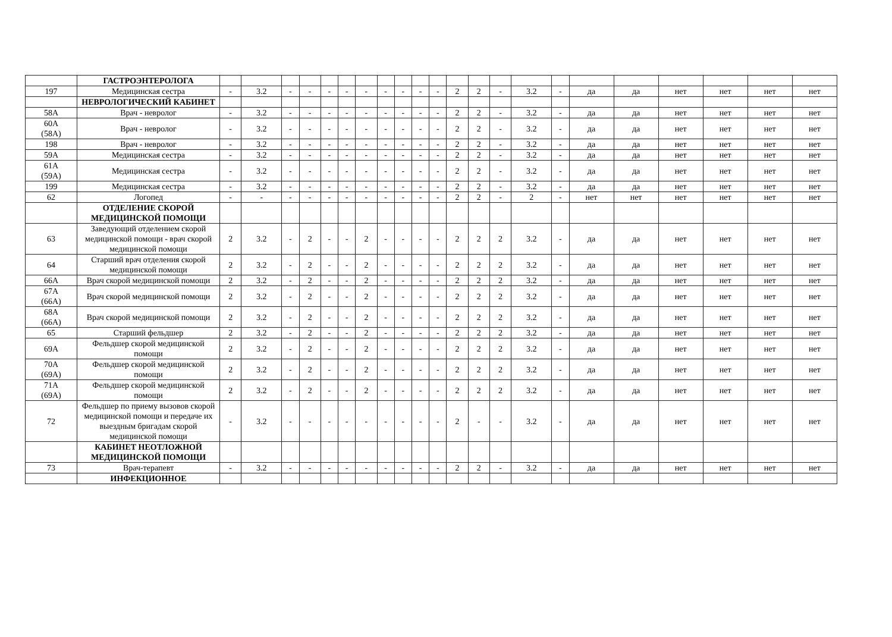| | ГАСТРОЭНТЕРОЛОГА | | | | | | | | | | | | | | | | | | | | | | |
| 197 | Медицинская сестра | - | 3.2 | - | - | - | - | - | - | - | - | - | 2 | 2 | - | 3.2 | - | да | да | нет | нет | нет | нет |
| | НЕВРОЛОГИЧЕСКИЙ КАБИНЕТ | | | | | | | | | | | | | | | | | | | | | | |
| 58А | Врач - невролог | - | 3.2 | - | - | - | - | - | - | - | - | - | 2 | 2 | - | 3.2 | - | да | да | нет | нет | нет | нет |
| 60А (58А) | Врач - невролог | - | 3.2 | - | - | - | - | - | - | - | - | - | 2 | 2 | - | 3.2 | - | да | да | нет | нет | нет | нет |
| 198 | Врач - невролог | - | 3.2 | - | - | - | - | - | - | - | - | - | 2 | 2 | - | 3.2 | - | да | да | нет | нет | нет | нет |
| 59А | Медицинская сестра | - | 3.2 | - | - | - | - | - | - | - | - | - | 2 | 2 | - | 3.2 | - | да | да | нет | нет | нет | нет |
| 61А (59А) | Медицинская сестра | - | 3.2 | - | - | - | - | - | - | - | - | - | 2 | 2 | - | 3.2 | - | да | да | нет | нет | нет | нет |
| 199 | Медицинская сестра | - | 3.2 | - | - | - | - | - | - | - | - | - | 2 | 2 | - | 3.2 | - | да | да | нет | нет | нет | нет |
| 62 | Логопед | - | - | - | - | - | - | - | - | - | - | - | 2 | 2 | - | 2 | - | нет | нет | нет | нет | нет | нет |
| | ОТДЕЛЕНИЕ СКОРОЙ МЕДИЦИНСКОЙ ПОМОЩИ | | | | | | | | | | | | | | | | | | | | | | |
| 63 | Заведующий отделением скорой медицинской помощи - врач скорой медицинской помощи | 2 | 3.2 | - | 2 | - | - | 2 | - | - | - | - | 2 | 2 | 2 | 3.2 | - | да | да | нет | нет | нет | нет |
| 64 | Старший врач отделения скорой медицинской помощи | 2 | 3.2 | - | 2 | - | - | 2 | - | - | - | - | 2 | 2 | 2 | 3.2 | - | да | да | нет | нет | нет | нет |
| 66А | Врач скорой медицинской помощи | 2 | 3.2 | - | 2 | - | - | 2 | - | - | - | - | 2 | 2 | 2 | 3.2 | - | да | да | нет | нет | нет | нет |
| 67А (66А) | Врач скорой медицинской помощи | 2 | 3.2 | - | 2 | - | - | 2 | - | - | - | - | 2 | 2 | 2 | 3.2 | - | да | да | нет | нет | нет | нет |
| 68А (66А) | Врач скорой медицинской помощи | 2 | 3.2 | - | 2 | - | - | 2 | - | - | - | - | 2 | 2 | 2 | 3.2 | - | да | да | нет | нет | нет | нет |
| 65 | Старший фельдшер | 2 | 3.2 | - | 2 | - | - | 2 | - | - | - | - | 2 | 2 | 2 | 3.2 | - | да | да | нет | нет | нет | нет |
| 69А | Фельдшер скорой медицинской помощи | 2 | 3.2 | - | 2 | - | - | 2 | - | - | - | - | 2 | 2 | 2 | 3.2 | - | да | да | нет | нет | нет | нет |
| 70А (69А) | Фельдшер скорой медицинской помощи | 2 | 3.2 | - | 2 | - | - | 2 | - | - | - | - | 2 | 2 | 2 | 3.2 | - | да | да | нет | нет | нет | нет |
| 71А (69А) | Фельдшер скорой медицинской помощи | 2 | 3.2 | - | 2 | - | - | 2 | - | - | - | - | 2 | 2 | 2 | 3.2 | - | да | да | нет | нет | нет | нет |
| 72 | Фельдшер по приему вызовов скорой медицинской помощи и передаче их выездным бригадам скорой медицинской помощи | - | 3.2 | - | - | - | - | - | - | - | - | - | 2 | - | - | 3.2 | - | да | да | нет | нет | нет | нет |
| | КАБИНЕТ НЕОТЛОЖНОЙ МЕДИЦИНСКОЙ ПОМОЩИ | | | | | | | | | | | | | | | | | | | | | | |
| 73 | Врач-терапевт | - | 3.2 | - | - | - | - | - | - | - | - | - | 2 | 2 | - | 3.2 | - | да | да | нет | нет | нет | нет |
| | ИНФЕКЦИОННОЕ | | | | | | | | | | | | | | | | | | | | | | |